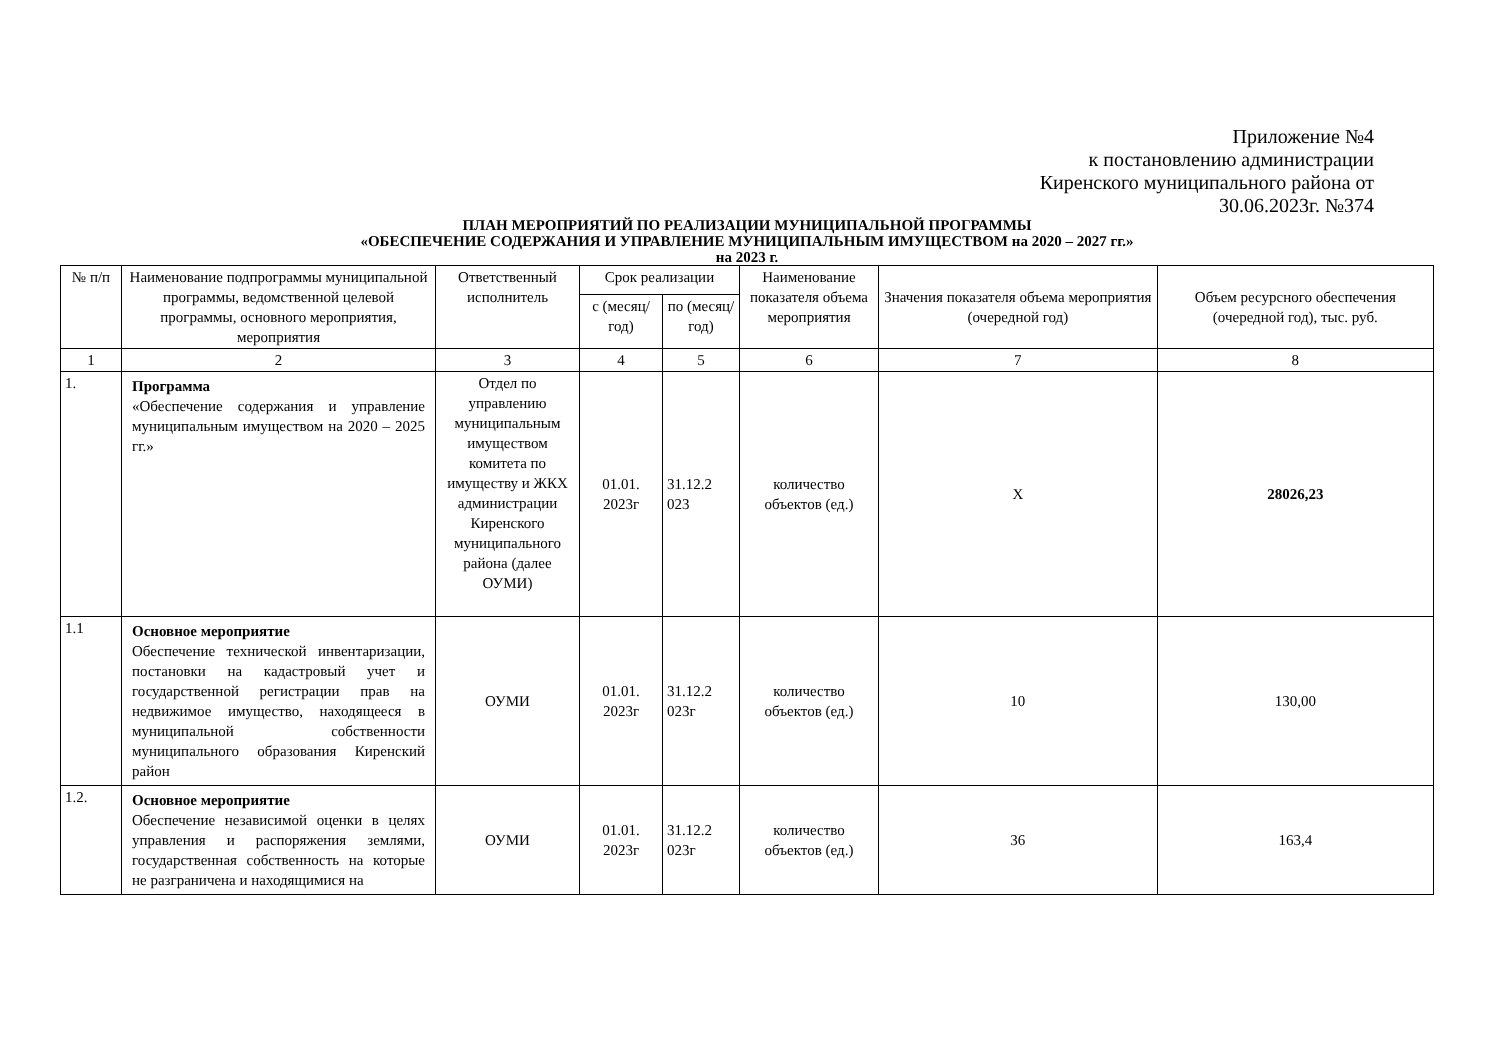Приложение №4
к постановлению администрации
Киренского муниципального района от
30.06.2023г. №374
ПЛАН МЕРОПРИЯТИЙ ПО РЕАЛИЗАЦИИ МУНИЦИПАЛЬНОЙ ПРОГРАММЫ
«ОБЕСПЕЧЕНИЕ СОДЕРЖАНИЯ И УПРАВЛЕНИЕ МУНИЦИПАЛЬНЫМ ИМУЩЕСТВОМ на 2020 – 2027 гг.»
на 2023 г.
| № п/п | Наименование подпрограммы муниципальной программы, ведомственной целевой программы, основного мероприятия, мероприятия | Ответственный исполнитель | Срок реализации | | Наименование показателя объема мероприятия | Значения показателя объема мероприятия (очередной год) | Объем ресурсного обеспечения (очередной год), тыс. руб. |
| --- | --- | --- | --- | --- | --- | --- | --- |
| | | | с (месяц/год) | по (месяц/год) | | | |
| 1 | 2 | 3 | 4 | 5 | 6 | 7 | 8 |
| 1. | Программа «Обеспечение содержания и управление муниципальным имуществом на 2020 – 2025 гг.» | Отдел по управлению муниципальным имуществом комитета по имуществу и ЖКХ администрации Киренского муниципального района (далее ОУМИ) | 01.01. 2023г | 31.12.2 023 | количество объектов (ед.) | Х | 28026,23 |
| 1.1 | Основное мероприятие Обеспечение технической инвентаризации, постановки на кадастровый учет и государственной регистрации прав на недвижимое имущество, находящееся в муниципальной собственности муниципального образования Киренский район | ОУМИ | 01.01. 2023г | 31.12.2 023г | количество объектов (ед.) | 10 | 130,00 |
| 1.2. | Основное мероприятие Обеспечение независимой оценки в целях управления и распоряжения землями, государственная собственность на которые не разграничена и находящимися на | ОУМИ | 01.01. 2023г | 31.12.2 023г | количество объектов (ед.) | 36 | 163,4 |